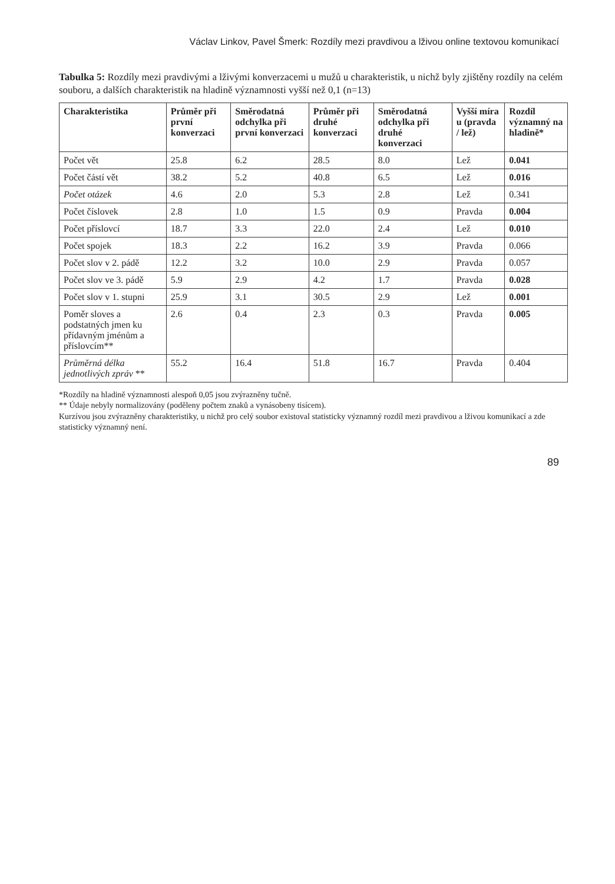Václav Linkov, Pavel Šmerk: Rozdíly mezi pravdivou a lživou online textovou komunikací
Tabulka 5: Rozdíly mezi pravdivými a lživými konverzacemi u mužů u charakteristik, u nichž byly zjištěny rozdíly na celém souboru, a dalších charakteristik na hladině významnosti vyšší než 0,1 (n=13)
| Charakteristika | Průměr při první konverzaci | Směrodatná odchylka při první konverzaci | Průměr při druhé konverzaci | Směrodatná odchylka při druhé konverzaci | Vyšší míra u (pravda / lež) | Rozdíl významný na hladině* |
| --- | --- | --- | --- | --- | --- | --- |
| Počet vět | 25.8 | 6.2 | 28.5 | 8.0 | Lež | 0.041 |
| Počet částí vět | 38.2 | 5.2 | 40.8 | 6.5 | Lež | 0.016 |
| Počet otázek | 4.6 | 2.0 | 5.3 | 2.8 | Lež | 0.341 |
| Počet číslovek | 2.8 | 1.0 | 1.5 | 0.9 | Pravda | 0.004 |
| Počet příslovcí | 18.7 | 3.3 | 22.0 | 2.4 | Lež | 0.010 |
| Počet spojek | 18.3 | 2.2 | 16.2 | 3.9 | Pravda | 0.066 |
| Počet slov v 2. pádě | 12.2 | 3.2 | 10.0 | 2.9 | Pravda | 0.057 |
| Počet slov ve 3. pádě | 5.9 | 2.9 | 4.2 | 1.7 | Pravda | 0.028 |
| Počet slov v 1. stupni | 25.9 | 3.1 | 30.5 | 2.9 | Lež | 0.001 |
| Poměr sloves a podstatných jmen ku přídavným jménům a příslovcím** | 2.6 | 0.4 | 2.3 | 0.3 | Pravda | 0.005 |
| Průměrná délka jednotlivých zpráv ** | 55.2 | 16.4 | 51.8 | 16.7 | Pravda | 0.404 |
*Rozdíly na hladině významnosti alespoň 0,05 jsou zvýrazněny tučně.
** Údaje nebyly normalizovány (poděleny počtem znaků a vynásobeny tisícem).
Kurzívou jsou zvýrazněny charakteristiky, u nichž pro celý soubor existoval statisticky významný rozdíl mezi pravdivou a lživou komunikací a zde statisticky významný není.
89